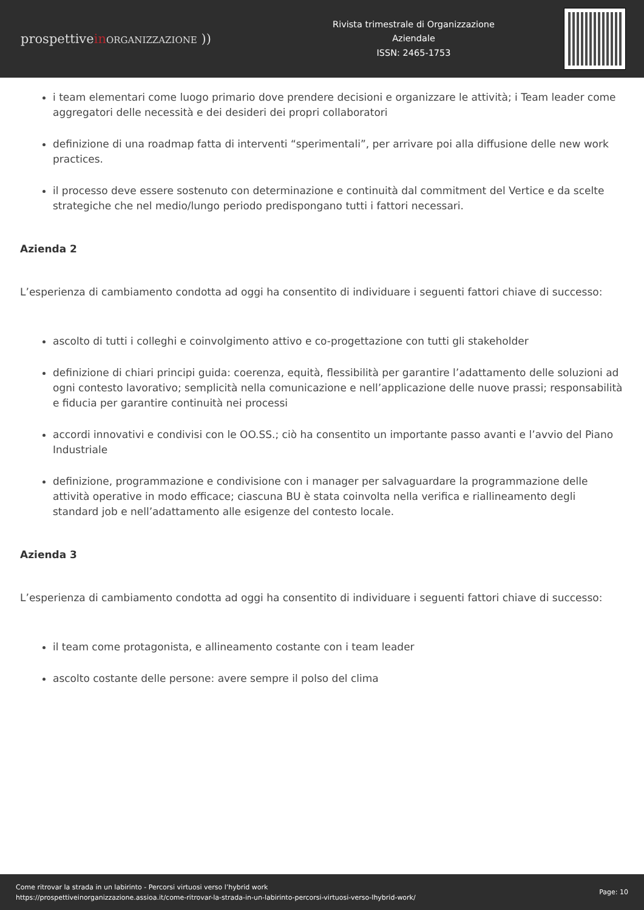prospettivein ORGANIZZAZIONE ))
Rivista trimestrale di Organizzazione
Aziendale
ISSN: 2465-1753
i team elementari come luogo primario dove prendere decisioni e organizzare le attività; i Team leader come aggregatori delle necessità e dei desideri dei propri collaboratori
definizione di una roadmap fatta di interventi “sperimentali”, per arrivare poi alla diffusione delle new work practices.
il processo deve essere sostenuto con determinazione e continuità dal commitment del Vertice e da scelte strategiche che nel medio/lungo periodo predispongano tutti i fattori necessari.
Azienda 2
L’esperienza di cambiamento condotta ad oggi ha consentito di individuare i seguenti fattori chiave di successo:
ascolto di tutti i colleghi e coinvolgimento attivo e co-progettazione con tutti gli stakeholder
definizione di chiari principi guida: coerenza, equità, flessibilità per garantire l’adattamento delle soluzioni ad ogni contesto lavorativo; semplicità nella comunicazione e nell’applicazione delle nuove prassi; responsabilità e fiducia per garantire continuità nei processi
accordi innovativi e condivisi con le OO.SS.; ciò ha consentito un importante passo avanti e l’avvio del Piano Industriale
definizione, programmazione e condivisione con i manager per salvaguardare la programmazione delle attività operative in modo efficace; ciascuna BU è stata coinvolta nella verifica e riallineamento degli standard job e nell’adattamento alle esigenze del contesto locale.
Azienda 3
L’esperienza di cambiamento condotta ad oggi ha consentito di individuare i seguenti fattori chiave di successo:
il team come protagonista, e allineamento costante con i team leader
ascolto costante delle persone: avere sempre il polso del clima
Come ritrovar la strada in un labirinto - Percorsi virtuosi verso l’hybrid work
https://prospettiveinorganizzazione.assioa.it/come-ritrovar-la-strada-in-un-labirinto-percorsi-virtuosi-verso-lhybrid-work/
Page: 10